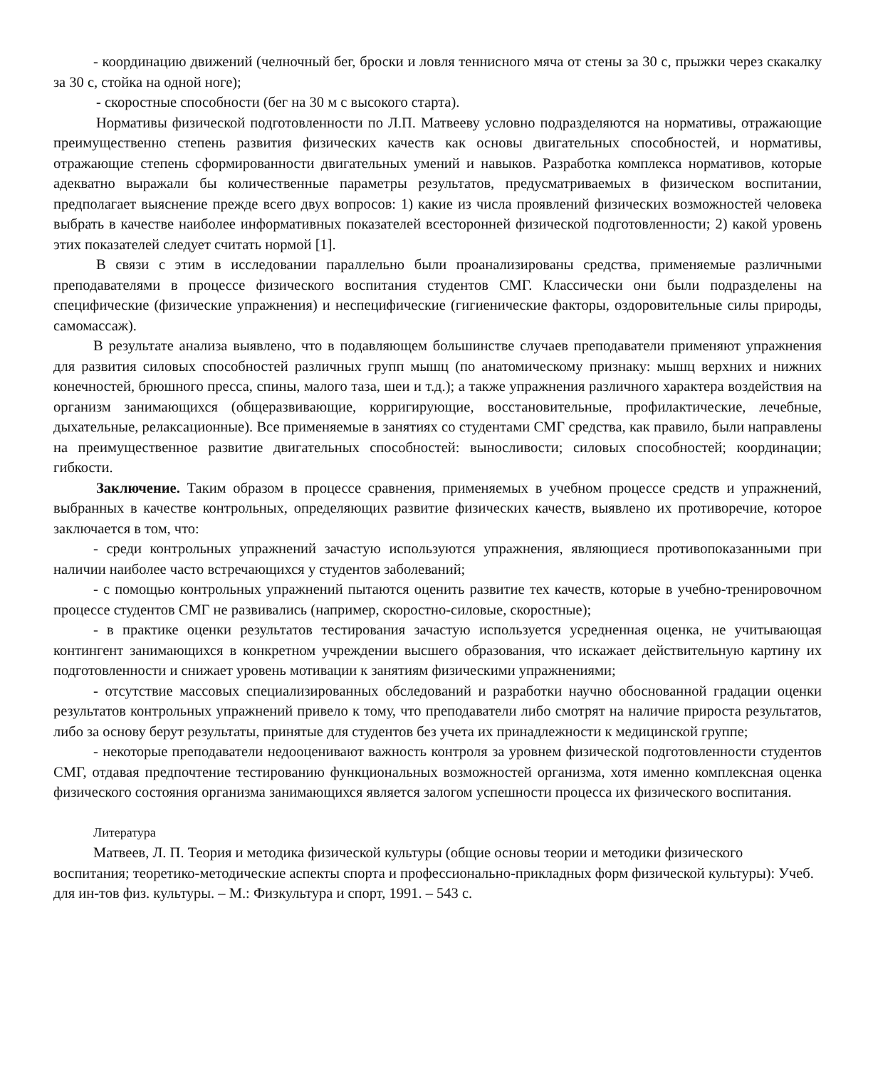- координацию движений (челночный бег, броски и ловля теннисного мяча от стены за 30 с, прыжки через скакалку за 30 с, стойка на одной ноге);
- скоростные способности (бег на 30 м с высокого старта).
Нормативы физической подготовленности по Л.П. Матвееву условно подразделяются на нормативы, отражающие преимущественно степень развития физических качеств как основы двигательных способностей, и нормативы, отражающие степень сформированности двигательных умений и навыков. Разработка комплекса нормативов, которые адекватно выражали бы количественные параметры результатов, предусматриваемых в физическом воспитании, предполагает выяснение прежде всего двух вопросов: 1) какие из числа проявлений физических возможностей человека выбрать в качестве наиболее информативных показателей всесторонней физической подготовленности; 2) какой уровень этих показателей следует считать нормой [1].
В связи с этим в исследовании параллельно были проанализированы средства, применяемые различными преподавателями в процессе физического воспитания студентов СМГ. Классически они были подразделены на специфические (физические упражнения) и неспецифические (гигиенические факторы, оздоровительные силы природы, самомассаж).
В результате анализа выявлено, что в подавляющем большинстве случаев преподаватели применяют упражнения для развития силовых способностей различных групп мышц (по анатомическому признаку: мышц верхних и нижних конечностей, брюшного пресса, спины, малого таза, шеи и т.д.); а также упражнения различного характера воздействия на организм занимающихся (общеразвивающие, корригирующие, восстановительные, профилактические, лечебные, дыхательные, релаксационные). Все применяемые в занятиях со студентами СМГ средства, как правило, были направлены на преимущественное развитие двигательных способностей: выносливости; силовых способностей; координации; гибкости.
Заключение. Таким образом в процессе сравнения, применяемых в учебном процессе средств и упражнений, выбранных в качестве контрольных, определяющих развитие физических качеств, выявлено их противоречие, которое заключается в том, что:
- среди контрольных упражнений зачастую используются упражнения, являющиеся противопоказанными при наличии наиболее часто встречающихся у студентов заболеваний;
- с помощью контрольных упражнений пытаются оценить развитие тех качеств, которые в учебно-тренировочном процессе студентов СМГ не развивались (например, скоростно-силовые, скоростные);
- в практике оценки результатов тестирования зачастую используется усредненная оценка, не учитывающая контингент занимающихся в конкретном учреждении высшего образования, что искажает действительную картину их подготовленности и снижает уровень мотивации к занятиям физическими упражнениями;
- отсутствие массовых специализированных обследований и разработки научно обоснованной градации оценки результатов контрольных упражнений привело к тому, что преподаватели либо смотрят на наличие прироста результатов, либо за основу берут результаты, принятые для студентов без учета их принадлежности к медицинской группе;
- некоторые преподаватели недооценивают важность контроля за уровнем физической подготовленности студентов СМГ, отдавая предпочтение тестированию функциональных возможностей организма, хотя именно комплексная оценка физического состояния организма занимающихся является залогом успешности процесса их физического воспитания.
Литература
Матвеев, Л. П. Теория и методика физической культуры (общие основы теории и методики физического воспитания; теоретико-методические аспекты спорта и профессионально-прикладных форм физической культуры): Учеб. для ин-тов физ. культуры. – М.: Физкультура и спорт, 1991. – 543 с.